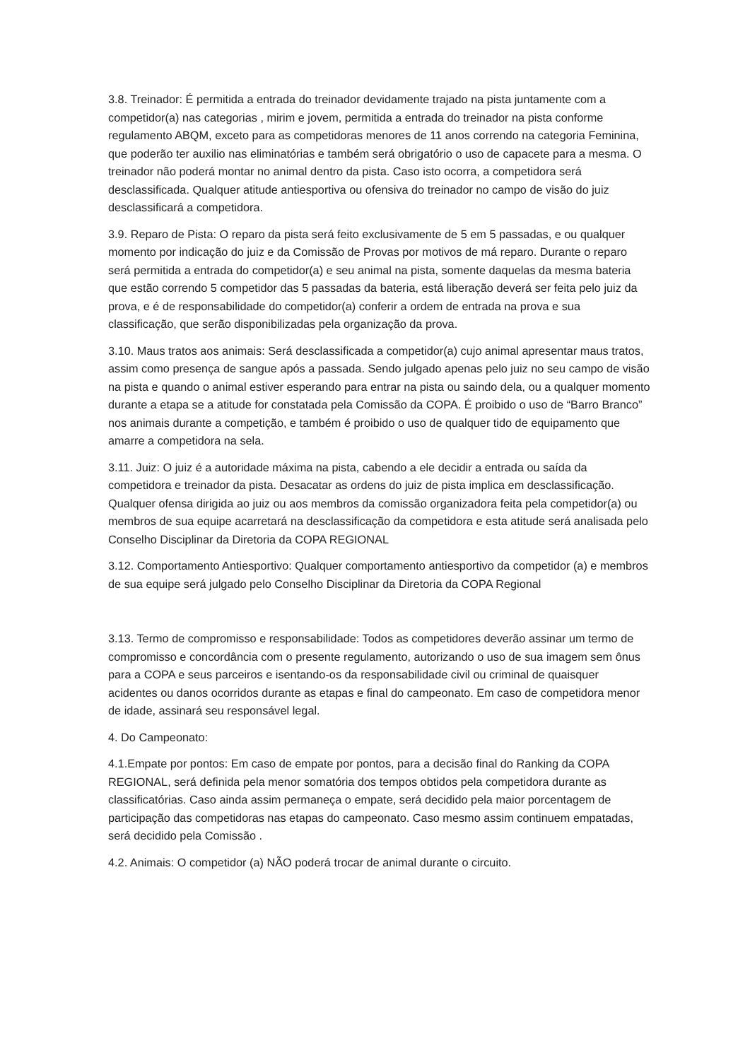3.8. Treinador: É permitida a entrada do treinador devidamente trajado na pista juntamente com a competidor(a) nas categorias , mirim e jovem, permitida a entrada do treinador na pista conforme regulamento ABQM, exceto para as competidoras menores de 11 anos correndo na categoria Feminina, que poderão ter auxilio nas eliminatórias e também será obrigatório o uso de capacete para a mesma. O treinador não poderá montar no animal dentro da pista. Caso isto ocorra, a competidora será desclassificada. Qualquer atitude antiesportiva ou ofensiva do treinador no campo de visão do juiz desclassificará a competidora.
3.9. Reparo de Pista: O reparo da pista será feito exclusivamente de 5 em 5 passadas, e ou qualquer momento por indicação do juiz e da Comissão de Provas por motivos de má reparo. Durante o reparo será permitida a entrada do competidor(a) e seu animal na pista, somente daquelas da mesma bateria que estão correndo 5 competidor das 5 passadas da bateria, está liberação deverá ser feita pelo juiz da prova, e é de responsabilidade do competidor(a) conferir a ordem de entrada na prova e sua classificação, que serão disponibilizadas pela organização da prova.
3.10. Maus tratos aos animais: Será desclassificada a competidor(a) cujo animal apresentar maus tratos, assim como presença de sangue após a passada. Sendo julgado apenas pelo juiz no seu campo de visão na pista e quando o animal estiver esperando para entrar na pista ou saindo dela, ou a qualquer momento durante a etapa se a atitude for constatada pela Comissão da COPA. É proibido o uso de “Barro Branco” nos animais durante a competição, e também é proibido o uso de qualquer tido de equipamento que amarre a competidora na sela.
3.11. Juiz: O juiz é a autoridade máxima na pista, cabendo a ele decidir a entrada ou saída da competidora e treinador da pista. Desacatar as ordens do juiz de pista implica em desclassificação. Qualquer ofensa dirigida ao juiz ou aos membros da comissão organizadora feita pela competidor(a) ou membros de sua equipe acarretará na desclassificação da competidora e esta atitude será analisada pelo Conselho Disciplinar da Diretoria da COPA REGIONAL
3.12. Comportamento Antiesportivo: Qualquer comportamento antiesportivo da competidor (a) e membros de sua equipe será julgado pelo Conselho Disciplinar da Diretoria da COPA Regional
3.13. Termo de compromisso e responsabilidade: Todos as competidores deverão assinar um termo de compromisso e concordância com o presente regulamento, autorizando o uso de sua imagem sem ônus para a COPA e seus parceiros e isentando-os da responsabilidade civil ou criminal de quaisquer acidentes ou danos ocorridos durante as etapas e final do campeonato. Em caso de competidora menor de idade, assinará seu responsável legal.
4. Do Campeonato:
4.1.Empate por pontos: Em caso de empate por pontos, para a decisão final do Ranking da COPA REGIONAL, será definida pela menor somatória dos tempos obtidos pela competidora durante as classificatórias. Caso ainda assim permaneça o empate, será decidido pela maior porcentagem de participação das competidoras nas etapas do campeonato. Caso mesmo assim continuem empatadas, será decidido pela Comissão .
4.2. Animais: O competidor (a) NÃO poderá trocar de animal durante o circuito.